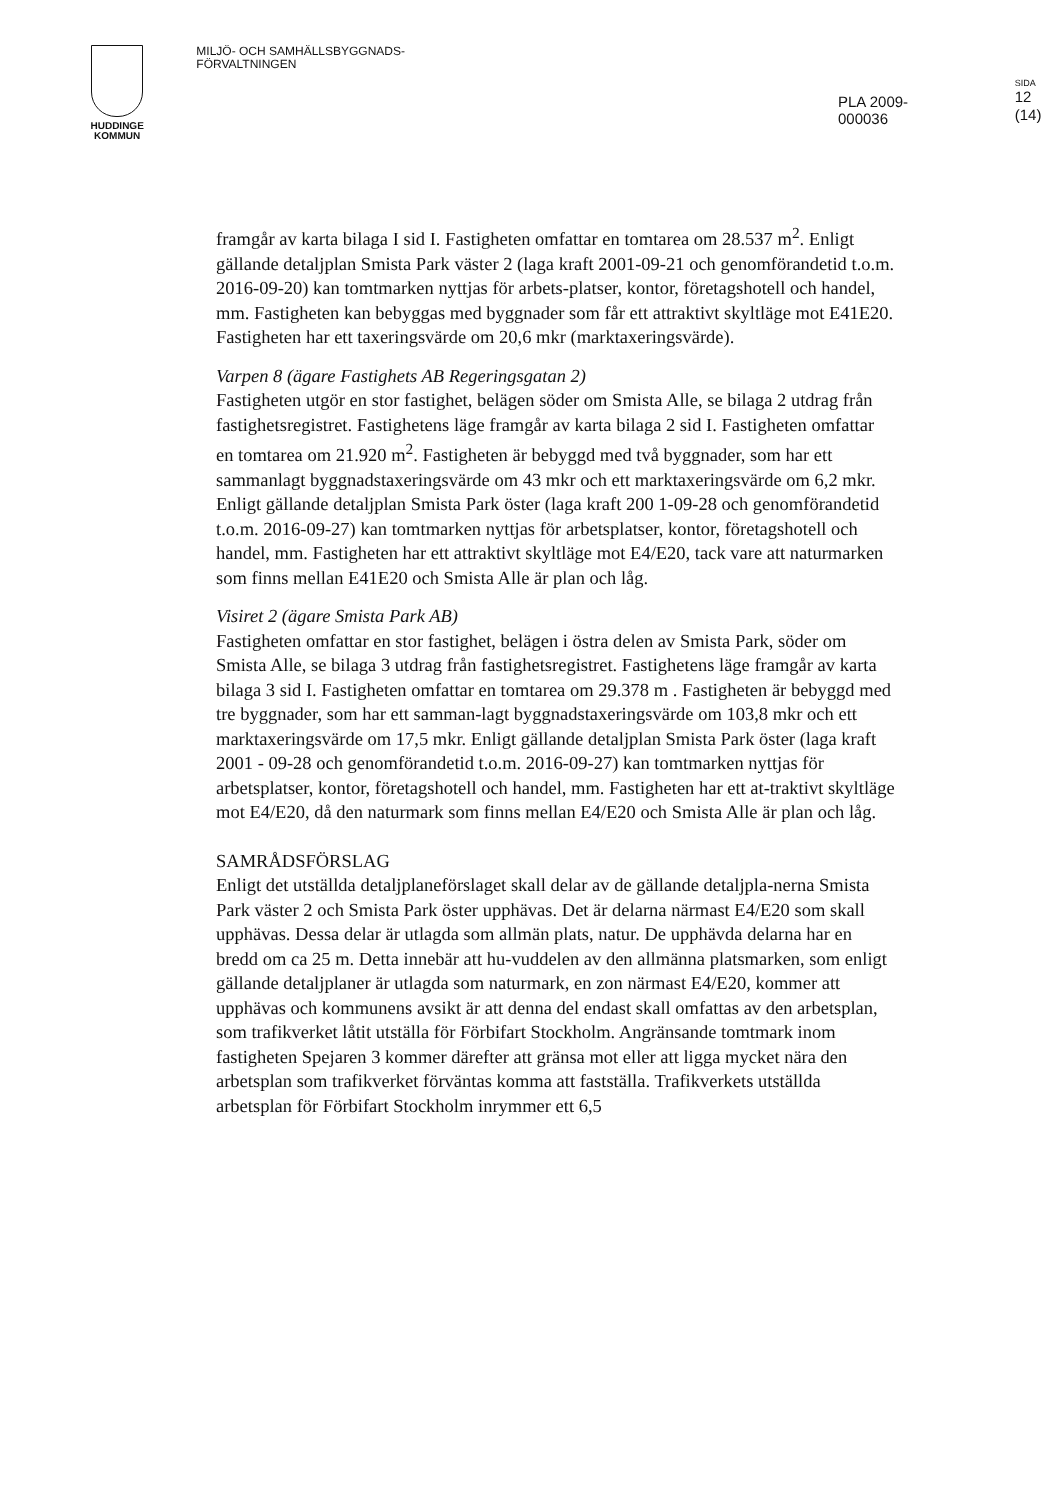HUDDINGE
KOMMUN
MILJÖ- OCH SAMHÄLLSBYGGNADS-
FÖRVALTNINGEN
PLA 2009-000036
SIDA
12 (14)
framgår av karta bilaga I sid I. Fastigheten omfattar en tomtarea om 28.537 m<sup>2</sup>. Enligt gällande detaljplan Smista Park väster 2 (laga kraft 2001-09-21 och genomförandetid t.o.m. 2016-09-20) kan tomtmarken nyttjas för arbets-platser, kontor, företagshotell och handel, mm. Fastigheten kan bebyggas med byggnader som får ett attraktivt skyltläge mot E41E20. Fastigheten har ett taxeringsvärde om 20,6 mkr (marktaxeringsvärde).
Varpen 8 (ägare Fastighets AB Regeringsgatan 2)
Fastigheten utgör en stor fastighet, belägen söder om Smista Alle, se bilaga 2 utdrag från fastighetsregistret. Fastighetens läge framgår av karta bilaga 2 sid I. Fastigheten omfattar en tomtarea om 21.920 m<sup>2</sup>. Fastigheten är bebyggd med två byggnader, som har ett sammanlagt byggnadstaxeringsvärde om 43 mkr och ett marktaxeringsvärde om 6,2 mkr. Enligt gällande detaljplan Smista Park öster (laga kraft 200 1-09-28 och genomförandetid t.o.m. 2016-09-27) kan tomtmarken nyttjas för arbetsplatser, kontor, företagshotell och handel, mm. Fastigheten har ett attraktivt skyltläge mot E4/E20, tack vare att naturmarken som finns mellan E41E20 och Smista Alle är plan och låg.
Visiret 2 (ägare Smista Park AB)
Fastigheten omfattar en stor fastighet, belägen i östra delen av Smista Park, söder om Smista Alle, se bilaga 3 utdrag från fastighetsregistret. Fastighetens läge framgår av karta bilaga 3 sid I. Fastigheten omfattar en tomtarea om 29.378 m . Fastigheten är bebyggd med tre byggnader, som har ett samman-lagt byggnadstaxeringsvärde om 103,8 mkr och ett marktaxeringsvärde om 17,5 mkr. Enligt gällande detaljplan Smista Park öster (laga kraft 2001 - 09-28 och genomförandetid t.o.m. 2016-09-27) kan tomtmarken nyttjas för arbetsplatser, kontor, företagshotell och handel, mm. Fastigheten har ett at-traktivt skyltläge mot E4/E20, då den naturmark som finns mellan E4/E20 och Smista Alle är plan och låg.
SAMRÅDSFÖRSLAG
Enligt det utställda detaljplaneförslaget skall delar av de gällande detaljpla-nerna Smista Park väster 2 och Smista Park öster upphävas. Det är delarna närmast E4/E20 som skall upphävas. Dessa delar är utlagda som allmän plats, natur. De upphävda delarna har en bredd om ca 25 m. Detta innebär att hu-vuddelen av den allmänna platsmarken, som enligt gällande detaljplaner är utlagda som naturmark, en zon närmast E4/E20, kommer att upphävas och kommunens avsikt är att denna del endast skall omfattas av den arbetsplan, som trafikverket låtit utställa för Förbifart Stockholm. Angränsande tomtmark inom fastigheten Spejaren 3 kommer därefter att gränsa mot eller att ligga mycket nära den arbetsplan som trafikverket förväntas komma att fastställa. Trafikverkets utställda arbetsplan för Förbifart Stockholm inrymmer ett 6,5